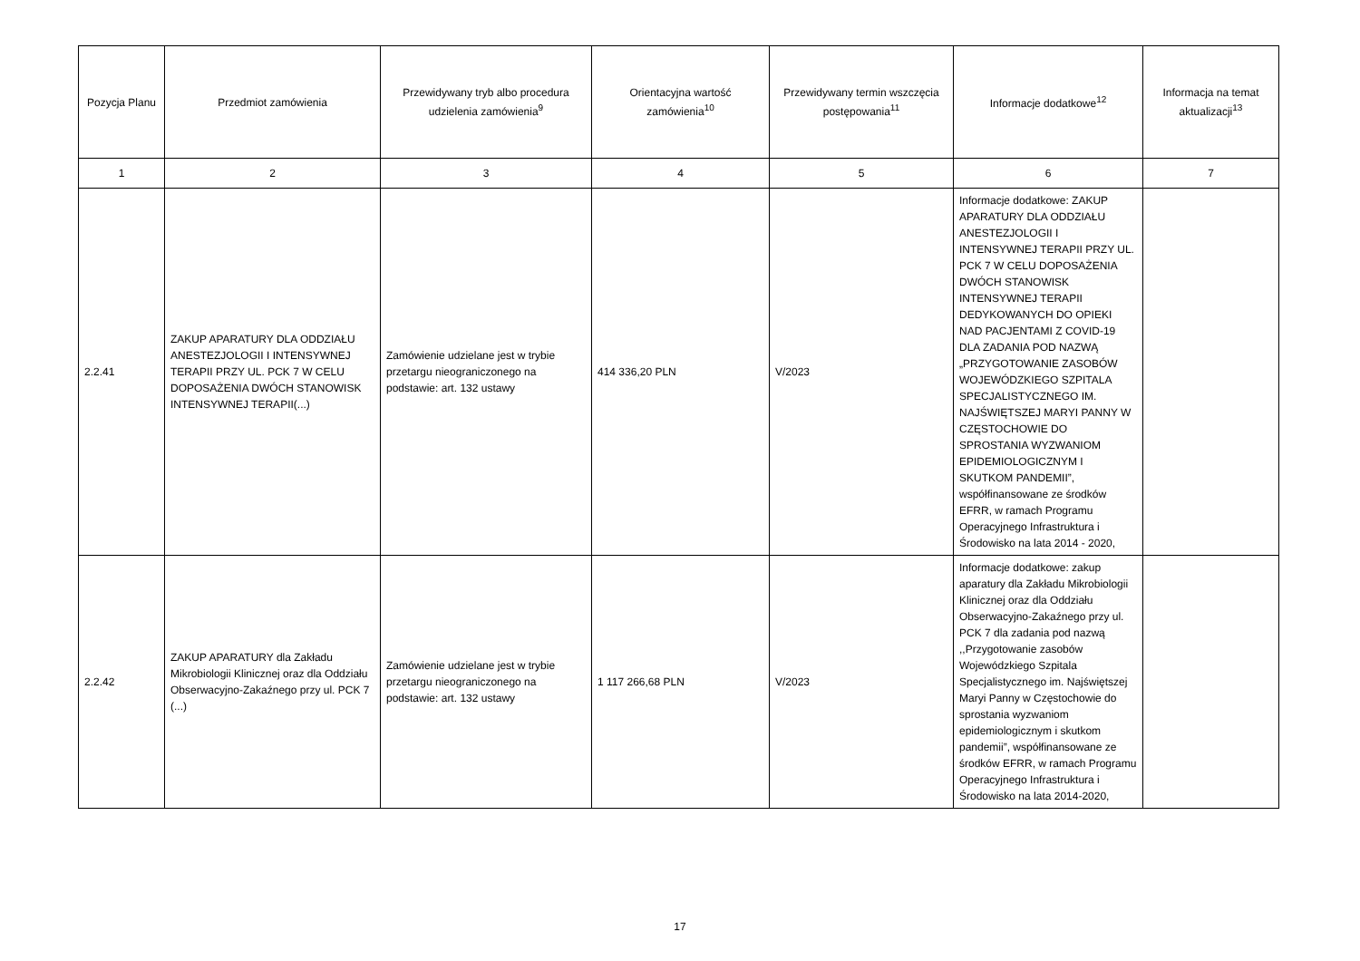| Pozycja Planu | Przedmiot zamówienia | Przewidywany tryb albo procedura udzielenia zamówienia<sup>9</sup> | Orientacyjna wartość zamówienia<sup>10</sup> | Przewidywany termin wszczęcia postępowania<sup>11</sup> | Informacje dodatkowe<sup>12</sup> | Informacja na temat aktualizacji<sup>13</sup> |
| --- | --- | --- | --- | --- | --- | --- |
| 1 | 2 | 3 | 4 | 5 | 6 | 7 |
| 2.2.41 | ZAKUP APARATURY DLA ODDZIAŁU ANESTEZJOLOGII I INTENSYWNEJ TERAPII PRZY UL. PCK 7 W CELU DOPOSAŻENIA DWÓCH STANOWISK INTENSYWNEJ TERAPII(...) | Zamówienie udzielane jest w trybie przetargu nieograniczonego na podstawie: art. 132 ustawy | 414 336,20 PLN | V/2023 | Informacje dodatkowe: ZAKUP APARATURY DLA ODDZIAŁU ANESTEZJOLOGII I INTENSYWNEJ TERAPII PRZY UL. PCK 7 W CELU DOPOSAŻENIA DWÓCH STANOWISK INTENSYWNEJ TERAPII DEDYKOWANYCH DO OPIEKI NAD PACJENTAMI Z COVID-19 DLA ZADANIA POD NAZWĄ „PRZYGOTOWANIE ZASOBÓW WOJEWÓDZKIEGO SZPITALA SPECJALISTYCZNEGO IM. NAJŚWIĘTSZEJ MARYI PANNY W CZĘSTOCHOWIE DO SPROSTANIA WYZWANIOM EPIDEMIOLOGICZNYM I SKUTKOM PANDEMII”, współfinansowane ze środków EFRR, w ramach Programu Operacyjnego Infrastruktura i Środowisko na lata 2014 - 2020, | |
| 2.2.42 | ZAKUP APARATURY dla Zakładu Mikrobiologii Klinicznej oraz dla Oddziału Obserwacyjno-Zakaźnego przy ul. PCK 7 (...) | Zamówienie udzielane jest w trybie przetargu nieograniczonego na podstawie: art. 132 ustawy | 1 117 266,68 PLN | V/2023 | Informacje dodatkowe: zakup aparatury dla Zakładu Mikrobiologii Klinicznej oraz dla Oddziału Obserwacyjno-Zakaźnego przy ul. PCK 7 dla zadania pod nazwą ,,Przygotowanie zasobów Wojewódzkiego Szpitala Specjalistycznego im. Najświętszej Maryi Panny w Częstochowie do sprostania wyzwaniom epidemiologicznym i skutkom pandemii”, współfinansowane ze środków EFRR, w ramach Programu Operacyjnego Infrastruktura i Środowisko na lata 2014-2020, | |
17